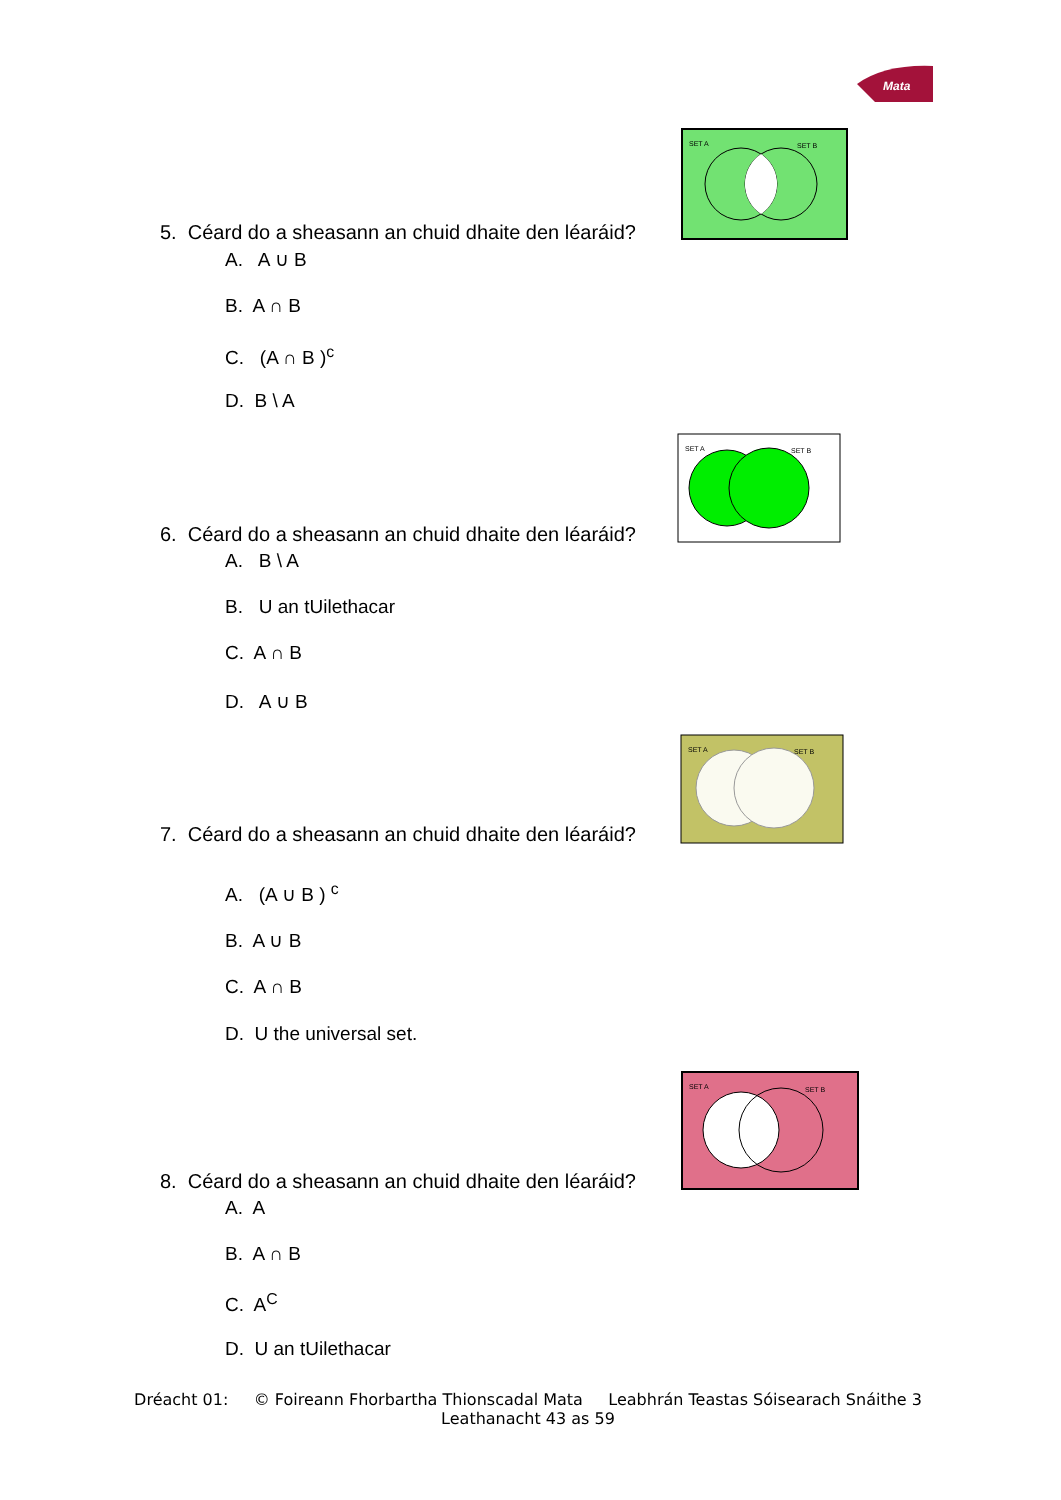Mata
SET A
SET B
5. Céard do a sheasann an chuid dhaite den léaráid?
A. A ∪ B
B. A ∩ B
C. (A ∩ B )<sup>c</sup>
D. B \ A
SET A
SET B
6. Céard do a sheasann an chuid dhaite den léaráid?
A. B \ A
B. U an tUilethacar
C. A ∩ B
D. A ∪ B
SET A
SET B
7. Céard do a sheasann an chuid dhaite den léaráid?
A. (A ∪ B ) <sup>c</sup>
B. A ∪ B
C. A ∩ B
D. U the universal set.
SET A
SET B
8. Céard do a sheasann an chuid dhaite den léaráid?
A. A
B. A ∩ B
C. A<sup>C</sup>
D. U an tUilethacar
Dréacht 01: © Foireann Fhorbartha Thionscadal Mata Leabhrán Teastas Sóisearach Snáithe 3
Leathanacht 43 as 59